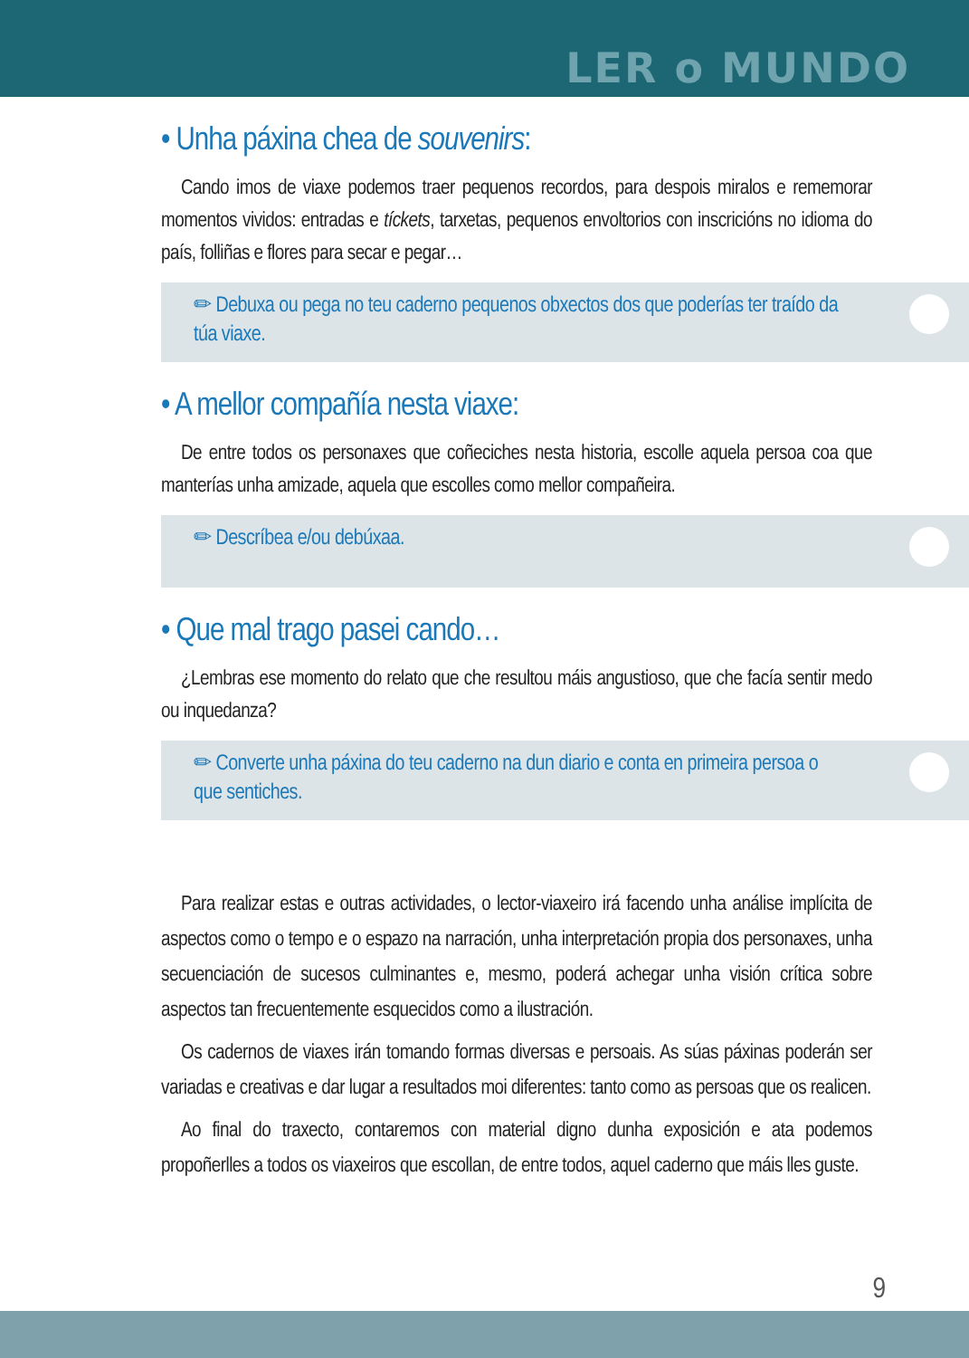LER o MUNDO
• Unha páxina chea de souvenirs:
Cando imos de viaxe podemos traer pequenos recordos, para despois miralos e rememorar momentos vividos: entradas e tíckets, tarxetas, pequenos envoltorios con inscricións no idioma do país, folliñas e flores para secar e pegar…
✏ Debuxa ou pega no teu caderno pequenos obxectos dos que poderías ter traído da túa viaxe.
• A mellor compañía nesta viaxe:
De entre todos os personaxes que coñeciches nesta historia, escolle aquela persoa coa que manterías unha amizade, aquela que escolles como mellor compañeira.
✏ Descríbea e/ou debúxaa.
• Que mal trago pasei cando…
¿Lembras ese momento do relato que che resultou máis angustioso, que che facía sentir medo ou inquedanza?
✏ Converte unha páxina do teu caderno na dun diario e conta en primeira persoa o que sentiches.
Para realizar estas e outras actividades, o lector-viaxeiro irá facendo unha análise implícita de aspectos como o tempo e o espazo na narración, unha interpretación propia dos personaxes, unha secuenciación de sucesos culminantes e, mesmo, poderá achegar unha visión crítica sobre aspectos tan frecuentemente esquecidos como a ilustración.
Os cadernos de viaxes irán tomando formas diversas e persoais. As súas páxinas poderán ser variadas e creativas e dar lugar a resultados moi diferentes: tanto como as persoas que os realicen.
Ao final do traxecto, contaremos con material digno dunha exposición e ata podemos propoñerlles a todos os viaxeiros que escollan, de entre todos, aquel caderno que máis lles guste.
9